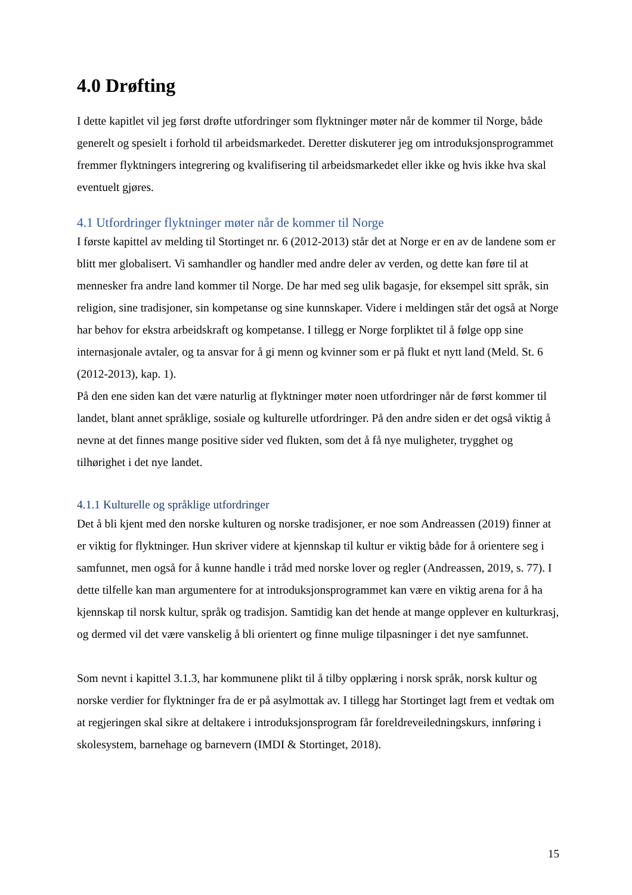4.0 Drøfting
I dette kapitlet vil jeg først drøfte utfordringer som flyktninger møter når de kommer til Norge, både generelt og spesielt i forhold til arbeidsmarkedet. Deretter diskuterer jeg om introduksjonsprogrammet fremmer flyktningers integrering og kvalifisering til arbeidsmarkedet eller ikke og hvis ikke hva skal eventuelt gjøres.
4.1 Utfordringer flyktninger møter når de kommer til Norge
I første kapittel av melding til Stortinget nr. 6 (2012-2013) står det at Norge er en av de landene som er blitt mer globalisert. Vi samhandler og handler med andre deler av verden, og dette kan føre til at mennesker fra andre land kommer til Norge. De har med seg ulik bagasje, for eksempel sitt språk, sin religion, sine tradisjoner, sin kompetanse og sine kunnskaper. Videre i meldingen står det også at Norge har behov for ekstra arbeidskraft og kompetanse. I tillegg er Norge forpliktet til å følge opp sine internasjonale avtaler, og ta ansvar for å gi menn og kvinner som er på flukt et nytt land (Meld. St. 6 (2012-2013), kap. 1).
På den ene siden kan det være naturlig at flyktninger møter noen utfordringer når de først kommer til landet, blant annet språklige, sosiale og kulturelle utfordringer. På den andre siden er det også viktig å nevne at det finnes mange positive sider ved flukten, som det å få nye muligheter, trygghet og tilhørighet i det nye landet.
4.1.1 Kulturelle og språklige utfordringer
Det å bli kjent med den norske kulturen og norske tradisjoner, er noe som Andreassen (2019) finner at er viktig for flyktninger. Hun skriver videre at kjennskap til kultur er viktig både for å orientere seg i samfunnet, men også for å kunne handle i tråd med norske lover og regler (Andreassen, 2019, s. 77). I dette tilfelle kan man argumentere for at introduksjonsprogrammet kan være en viktig arena for å ha kjennskap til norsk kultur, språk og tradisjon. Samtidig kan det hende at mange opplever en kulturkrasj, og dermed vil det være vanskelig å bli orientert og finne mulige tilpasninger i det nye samfunnet.
Som nevnt i kapittel 3.1.3, har kommunene plikt til å tilby opplæring i norsk språk, norsk kultur og norske verdier for flyktninger fra de er på asylmottak av. I tillegg har Stortinget lagt frem et vedtak om at regjeringen skal sikre at deltakere i introduksjonsprogram får foreldreveiledningskurs, innføring i skolesystem, barnehage og barnevern (IMDI & Stortinget, 2018).
15